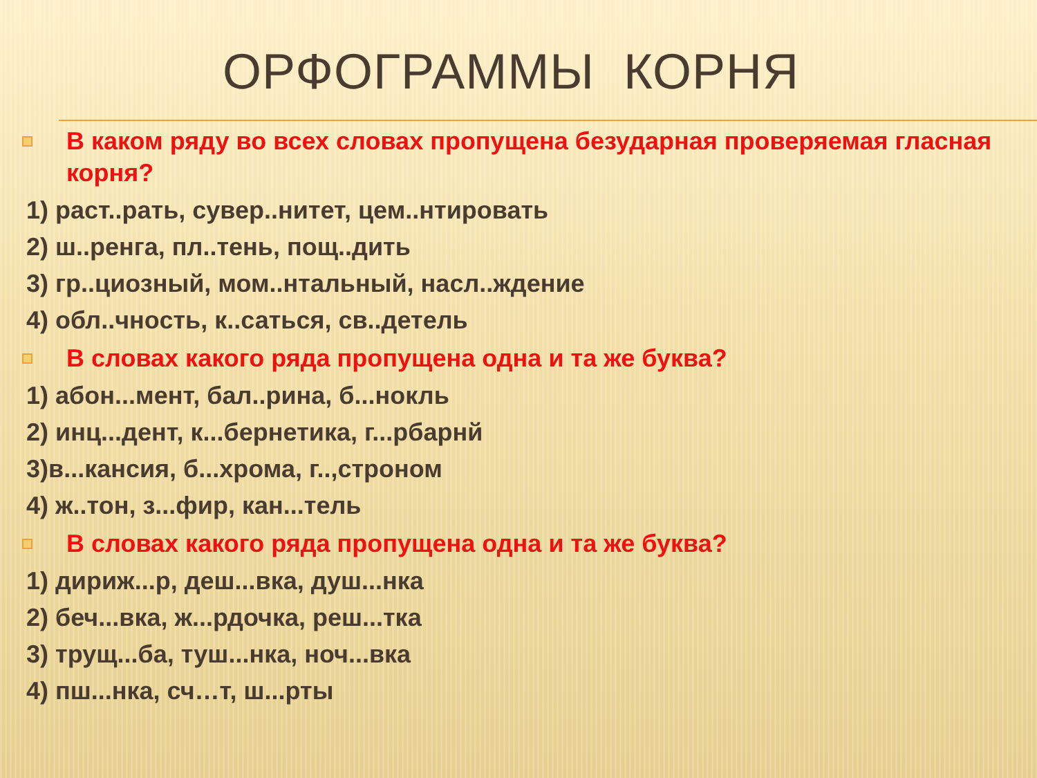ОРФОГРАММЫ КОРНЯ
В каком ряду во всех словах пропущена безударная проверяемая гласная корня?
1) раст..рать, сувер..нитет, цем..нтировать
2) ш..ренга, пл..тень, пощ..дить
3) гр..циозный, мом..нтальный, насл..ждение
4) обл..чность, к..саться, св..детель
В словах какого ряда пропущена одна и та же буква?
1) абон...мент, бал..рина, б...нокль
2) инц...дент, к...бернетика, г...рбарнй
3)в...кансия, б...хрома, г..,строном
4) ж..тон, з...фир, кан...тель
В словах какого ряда пропущена одна и та же буква?
1) дириж...р, деш...вка, душ...нка
2) беч...вка, ж...рдочка, реш...тка
3) трущ...ба, туш...нка, ноч...вка
4) пш...нка, сч…т, ш...рты